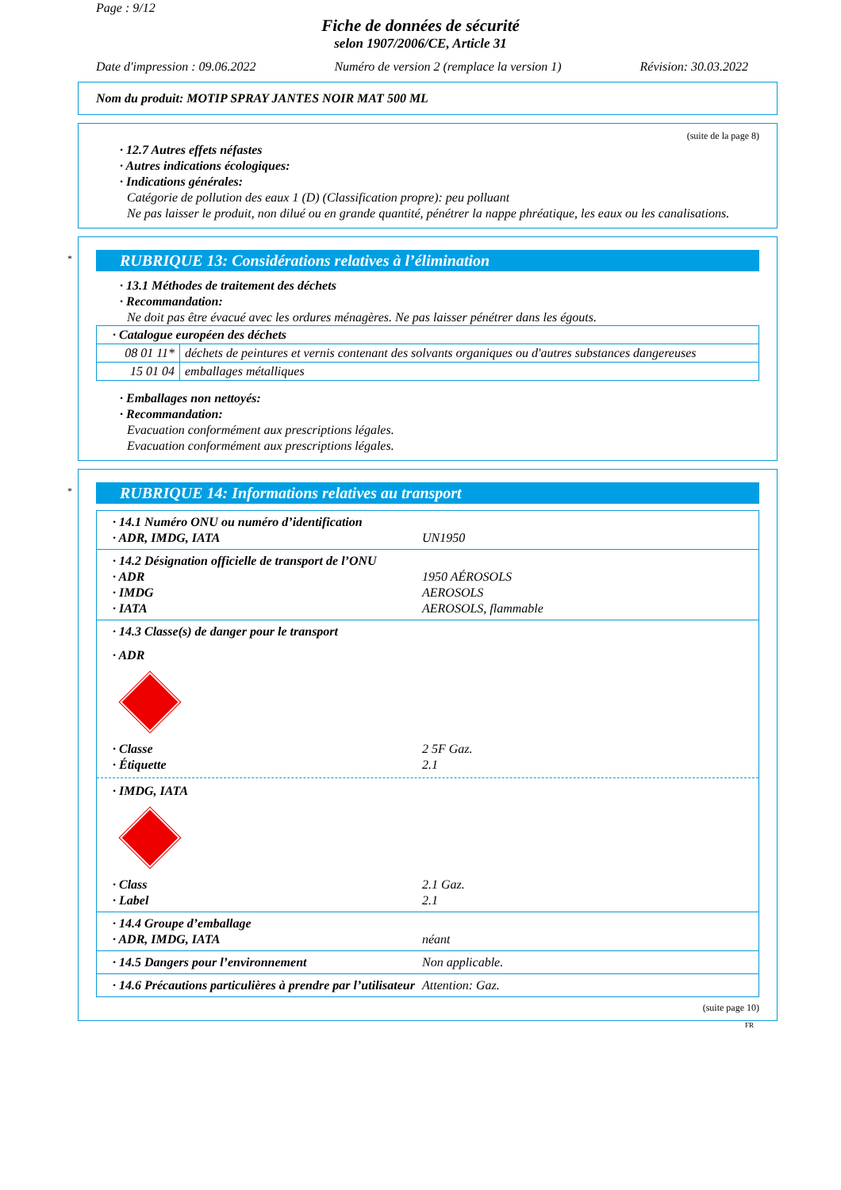Page : 9/12
Fiche de données de sécurité
selon 1907/2006/CE, Article 31
Date d'impression : 09.06.2022 Numéro de version 2 (remplace la version 1) Révision: 30.03.2022
Nom du produit: MOTIP SPRAY JANTES NOIR MAT 500 ML
(suite de la page 8)
· 12.7 Autres effets néfastes
· Autres indications écologiques:
· Indications générales:
Catégorie de pollution des eaux 1 (D) (Classification propre): peu polluant
Ne pas laisser le produit, non dilué ou en grande quantité, pénétrer la nappe phréatique, les eaux ou les canalisations.
*
RUBRIQUE 13: Considérations relatives à l’élimination
· 13.1 Méthodes de traitement des déchets
· Recommandation:
Ne doit pas être évacué avec les ordures ménagères. Ne pas laisser pénétrer dans les égouts.
| · Catalogue européen des déchets | |
| 08 01 11* | déchets de peintures et vernis contenant des solvants organiques ou d'autres substances dangereuses |
| 15 01 04 | emballages métalliques |
· Emballages non nettoyés:
· Recommandation:
Evacuation conformément aux prescriptions légales.
Evacuation conformément aux prescriptions légales.
*
RUBRIQUE 14: Informations relatives au transport
· 14.1 Numéro ONU ou numéro d’identification
· ADR, IMDG, IATA UN1950
· 14.2 Désignation officielle de transport de l’ONU
· ADR 1950 AÉROSOLS
· IMDG AEROSOLS
· IATA AEROSOLS, flammable
· 14.3 Classe(s) de danger pour le transport
· ADR
· Classe 2 5F Gaz.
· Étiquette 2.1
· IMDG, IATA
· Class 2.1 Gaz.
· Label 2.1
· 14.4 Groupe d’emballage
· ADR, IMDG, IATA néant
· 14.5 Dangers pour l’environnement Non applicable.
· 14.6 Précautions particulières à prendre par l’utilisateur Attention: Gaz.
(suite page 10)
FR